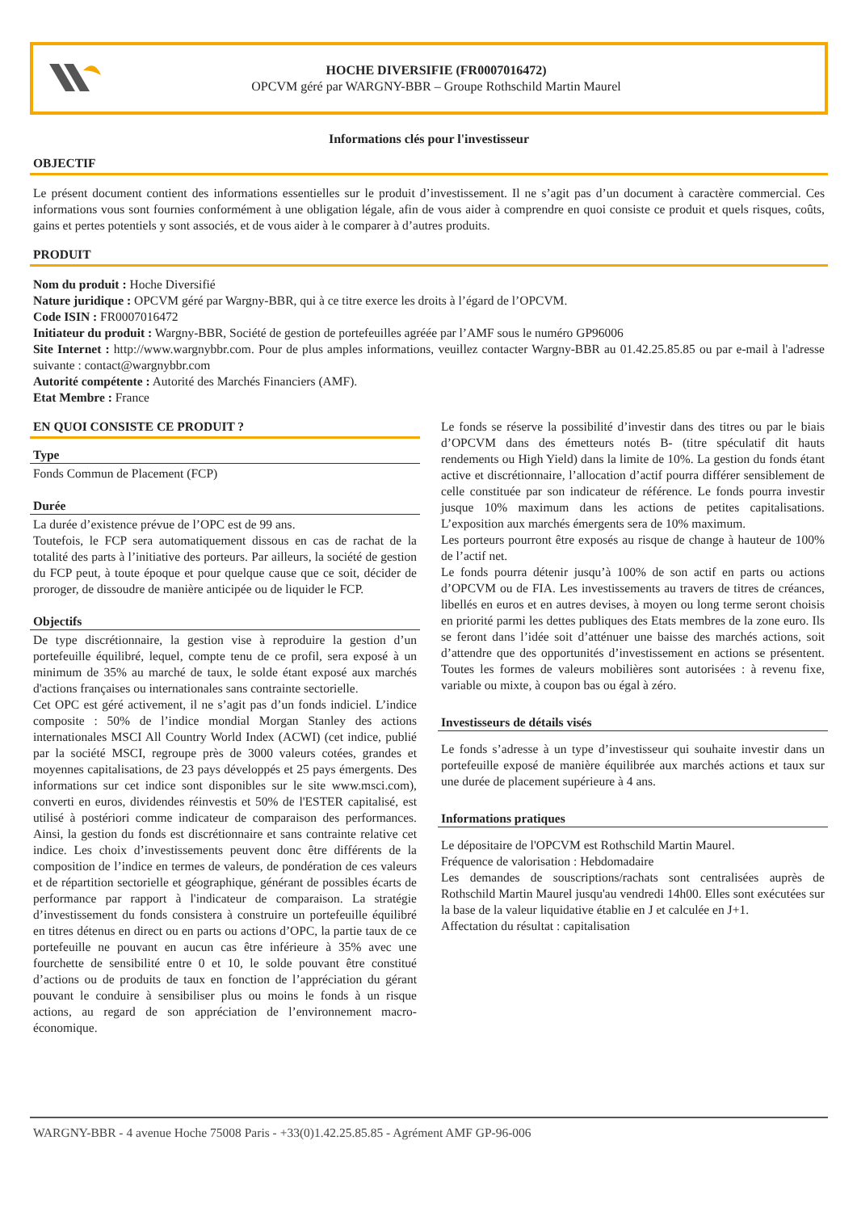HOCHE DIVERSIFIE (FR0007016472)
OPCVM géré par WARGNY-BBR – Groupe Rothschild Martin Maurel
Informations clés pour l'investisseur
OBJECTIF
Le présent document contient des informations essentielles sur le produit d’investissement. Il ne s’agit pas d’un document à caractère commercial. Ces informations vous sont fournies conformément à une obligation légale, afin de vous aider à comprendre en quoi consiste ce produit et quels risques, coûts, gains et pertes potentiels y sont associés, et de vous aider à le comparer à d’autres produits.
PRODUIT
Nom du produit : Hoche Diversifié
Nature juridique : OPCVM géré par Wargny-BBR, qui à ce titre exerce les droits à l’égard de l’OPCVM.
Code ISIN : FR0007016472
Initiateur du produit : Wargny-BBR, Société de gestion de portefeuilles agréée par l’AMF sous le numéro GP96006
Site Internet : http://www.wargnybbr.com. Pour de plus amples informations, veuillez contacter Wargny-BBR au 01.42.25.85.85 ou par e-mail à l'adresse suivante : contact@wargnybbr.com
Autorité compétente : Autorité des Marchés Financiers (AMF).
Etat Membre : France
EN QUOI CONSISTE CE PRODUIT ?
Type
Fonds Commun de Placement (FCP)
Durée
La durée d’existence prévue de l’OPC est de 99 ans.
Toutefois, le FCP sera automatiquement dissous en cas de rachat de la totalité des parts à l’initiative des porteurs. Par ailleurs, la société de gestion du FCP peut, à toute époque et pour quelque cause que ce soit, décider de proroger, de dissoudre de manière anticipée ou de liquider le FCP.
Objectifs
De type discrétionnaire, la gestion vise à reproduire la gestion d’un portefeuille équilibré, lequel, compte tenu de ce profil, sera exposé à un minimum de 35% au marché de taux, le solde étant exposé aux marchés d'actions françaises ou internationales sans contrainte sectorielle.
Cet OPC est géré activement, il ne s’agit pas d’un fonds indiciel. L’indice composite : 50% de l’indice mondial Morgan Stanley des actions internationales MSCI All Country World Index (ACWI) (cet indice, publié par la société MSCI, regroupe près de 3000 valeurs cotées, grandes et moyennes capitalisations, de 23 pays développés et 25 pays émergents. Des informations sur cet indice sont disponibles sur le site www.msci.com), converti en euros, dividendes réinvestis et 50% de l'ESTER capitalisé, est utilisé à postériori comme indicateur de comparaison des performances. Ainsi, la gestion du fonds est discrétionnaire et sans contrainte relative cet indice. Les choix d’investissements peuvent donc être différents de la composition de l’indice en termes de valeurs, de pondération de ces valeurs et de répartition sectorielle et géographique, générant de possibles écarts de performance par rapport à l'indicateur de comparaison. La stratégie d’investissement du fonds consistera à construire un portefeuille équilibré en titres détenus en direct ou en parts ou actions d’OPC, la partie taux de ce portefeuille ne pouvant en aucun cas être inférieure à 35% avec une fourchette de sensibilité entre 0 et 10, le solde pouvant être constitué d’actions ou de produits de taux en fonction de l’appréciation du gérant pouvant le conduire à sensibiliser plus ou moins le fonds à un risque actions, au regard de son appréciation de l’environnement macro-économique.
Le fonds se réserve la possibilité d’investir dans des titres ou par le biais d’OPCVM dans des émetteurs notés B- (titre spéculatif dit hauts rendements ou High Yield) dans la limite de 10%. La gestion du fonds étant active et discrétionnaire, l’allocation d’actif pourra différer sensiblement de celle constituée par son indicateur de référence. Le fonds pourra investir jusque 10% maximum dans les actions de petites capitalisations. L’exposition aux marchés émergents sera de 10% maximum.
Les porteurs pourront être exposés au risque de change à hauteur de 100% de l’actif net.
Le fonds pourra détenir jusqu’à 100% de son actif en parts ou actions d’OPCVM ou de FIA. Les investissements au travers de titres de créances, libellés en euros et en autres devises, à moyen ou long terme seront choisis en priorité parmi les dettes publiques des Etats membres de la zone euro. Ils se feront dans l’idée soit d’atténuer une baisse des marchés actions, soit d’attendre que des opportunités d’investissement en actions se présentent. Toutes les formes de valeurs mobilières sont autorisées : à revenu fixe, variable ou mixte, à coupon bas ou égal à zéro.
Investisseurs de détails visés
Le fonds s’adresse à un type d’investisseur qui souhaite investir dans un portefeuille exposé de manière équilibrée aux marchés actions et taux sur une durée de placement supérieure à 4 ans.
Informations pratiques
Le dépositaire de l'OPCVM est Rothschild Martin Maurel.
Fréquence de valorisation : Hebdomadaire
Les demandes de souscriptions/rachats sont centralisées auprès de Rothschild Martin Maurel jusqu'au vendredi 14h00. Elles sont exécutées sur la base de la valeur liquidative établie en J et calculée en J+1.
Affectation du résultat : capitalisation
WARGNY-BBR - 4 avenue Hoche 75008 Paris - +33(0)1.42.25.85.85 - Agrément AMF GP-96-006